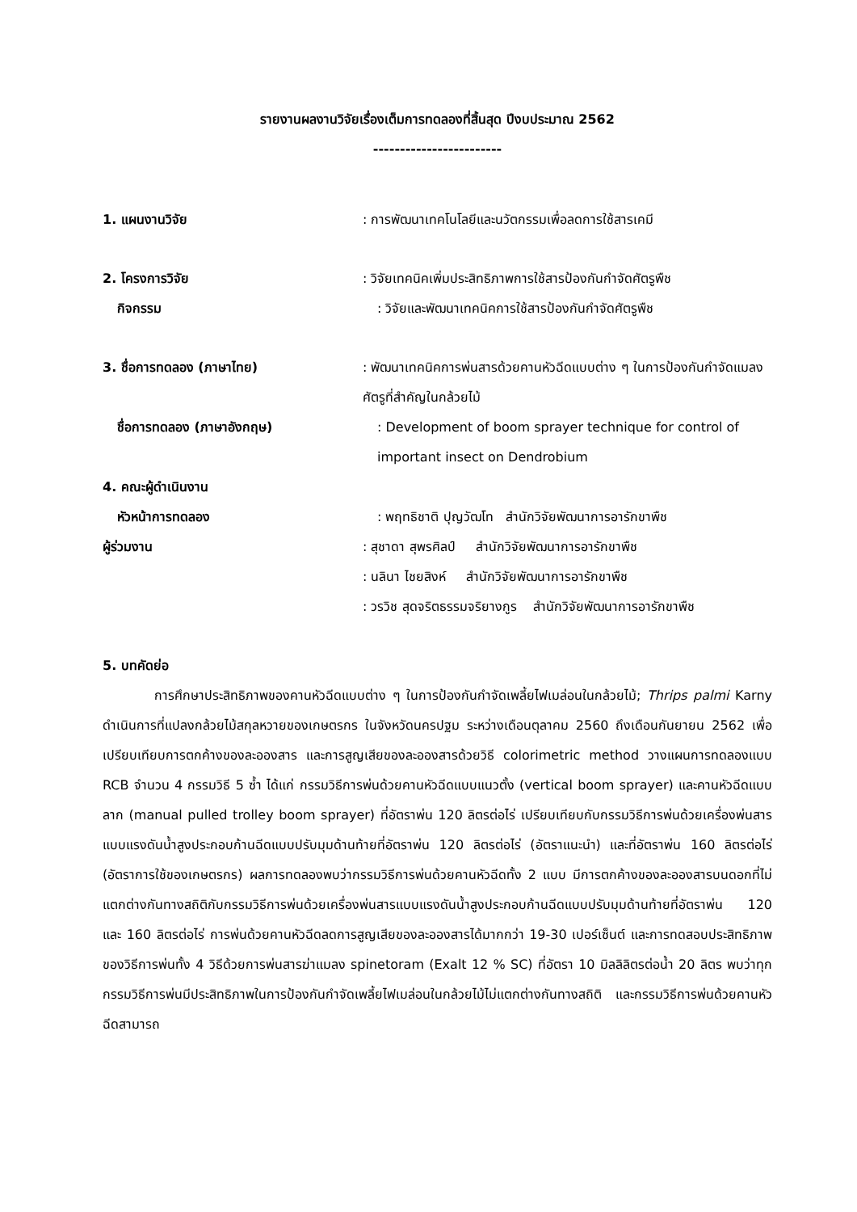รายงานผลงานวิจัยเรื่องเต็มการทดลองที่สิ้นสุด ปีงบประมาณ 2562
------------------------
1. แผนงานวิจัย : การพัฒนาเทคโนโลยีและนวัตกรรมเพื่อลดการใช้สารเคมี
2. โครงการวิจัย : วิจัยเทคนิคเพิ่มประสิทธิภาพการใช้สารป้องกันกำจัดศัตรูพืช
กิจกรรม : วิจัยและพัฒนาเทคนิคการใช้สารป้องกันกำจัดศัตรูพืช
3. ชื่อการทดลอง (ภาษาไทย) : พัฒนาเทคนิคการพ่นสารด้วยคานหัวฉีดแบบต่าง ๆ ในการป้องกันกำจัดแมลงศัตรูที่สำคัญในกล้วยไม้
ชื่อการทดลอง (ภาษาอังกฤษ) : Development of boom sprayer technique for control of important insect on Dendrobium
4. คณะผู้ดำเนินงาน
หัวหน้าการทดลอง : พฤทธิชาติ ปุญวัฒโท สำนักวิจัยพัฒนาการอารักขาพืช
ผู้ร่วมงาน : สุชาดา สุพรศิลป์ สำนักวิจัยพัฒนาการอารักขาพืช
: นลินา ไชยสิงห์ สำนักวิจัยพัฒนาการอารักขาพืช
: วรวิช สุดจริตธรรมจริยางกูร สำนักวิจัยพัฒนาการอารักขาพืช
5. บทคัดย่อ
การศึกษาประสิทธิภาพของคานหัวฉีดแบบต่าง ๆ ในการป้องกันกำจัดเพลี้ยไฟเมล่อนในกล้วยไม้; Thrips palmi Karny ดำเนินการที่แปลงกล้วยไม้สกุลหวายของเกษตรกร ในจังหวัดนครปฐม ระหว่างเดือนตุลาคม 2560 ถึงเดือนกันยายน 2562 เพื่อเปรียบเทียบการตกค้างของละอองสาร และการสูญเสียของละอองสารด้วยวิธี colorimetric method วางแผนการทดลองแบบ RCB จำนวน 4 กรรมวิธี 5 ซ้ำ ได้แก่ กรรมวิธีการพ่นด้วยคานหัวฉีดแบบแนวตั้ง (vertical boom sprayer) และคานหัวฉีดแบบลาก (manual pulled trolley boom sprayer) ที่อัตราพ่น 120 ลิตรต่อไร่ เปรียบเทียบกับกรรมวิธีการพ่นด้วยเครื่องพ่นสารแบบแรงดันน้ำสูงประกอบก้านฉีดแบบปรับมุมด้านท้ายที่อัตราพ่น 120 ลิตรต่อไร่ (อัตราแนะนำ) และที่อัตราพ่น 160 ลิตรต่อไร่ (อัตราการใช้ของเกษตรกร) ผลการทดลองพบว่ากรรมวิธีการพ่นด้วยคานหัวฉีดทั้ง 2 แบบ มีการตกค้างของละอองสารบนดอกที่ไม่แตกต่างกันทางสถิติกับกรรมวิธีการพ่นด้วยเครื่องพ่นสารแบบแรงดันน้ำสูงประกอบก้านฉีดแบบปรับมุมด้านท้ายที่อัตราพ่น 120 และ 160 ลิตรต่อไร่ การพ่นด้วยคานหัวฉีดลดการสูญเสียของละอองสารได้มากกว่า 19-30 เปอร์เซ็นต์ และการทดสอบประสิทธิภาพของวิธีการพ่นทั้ง 4 วิธีด้วยการพ่นสารฆ่าแมลง spinetoram (Exalt 12 % SC) ที่อัตรา 10 มิลลิลิตรต่อน้ำ 20 ลิตร พบว่าทุกกรรมวิธีการพ่นมีประสิทธิภาพในการป้องกันกำจัดเพลี้ยไฟเมล่อนในกล้วยไม้ไม่แตกต่างกันทางสถิติ และกรรมวิธีการพ่นด้วยคานหัวฉีดสามารถ